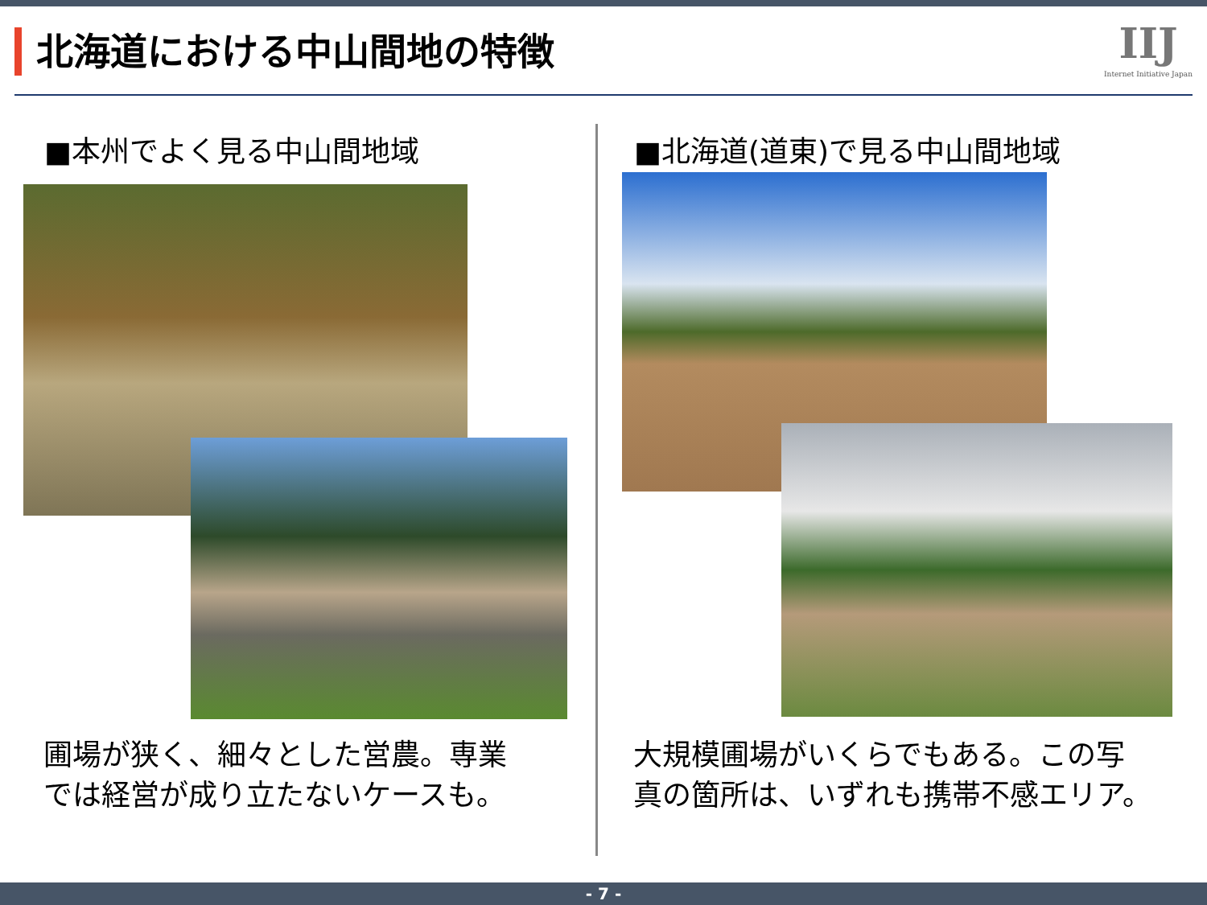北海道における中山間地の特徴
IIJ
Internet Initiative Japan
■本州でよく見る中山間地域
圃場が狭く、細々とした営農。専業
では経営が成り立たないケースも。
■北海道(道東)で見る中山間地域
大規模圃場がいくらでもある。この写
真の箇所は、いずれも携帯不感エリア。
- 7 -